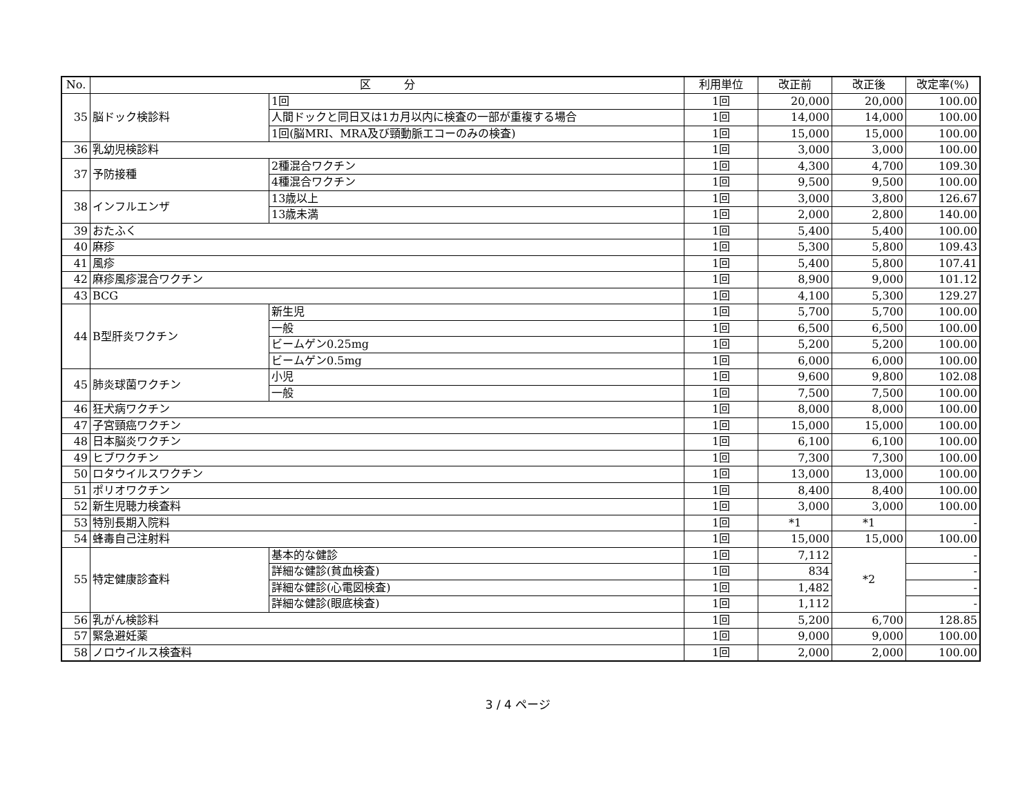| No. | 区 分 | | 利用単位 | 改正前 | 改正後 | 改定率(%) |
| --- | --- | --- | --- | --- | --- | --- |
| 35 | 脳ドック検診料 | 1回 | 1回 | 20,000 | 20,000 | 100.00 |
| | | 人間ドックと同日又は1カ月以内に検査の一部が重複する場合 | 1回 | 14,000 | 14,000 | 100.00 |
| | | 1回(脳MRI、MRA及び頸動脈エコーのみの検査) | 1回 | 15,000 | 15,000 | 100.00 |
| 36 | 乳幼児検診料 | | 1回 | 3,000 | 3,000 | 100.00 |
| 37 | 予防接種 | 2種混合ワクチン | 1回 | 4,300 | 4,700 | 109.30 |
| | | 4種混合ワクチン | 1回 | 9,500 | 9,500 | 100.00 |
| 38 | インフルエンザ | 13歳以上 | 1回 | 3,000 | 3,800 | 126.67 |
| | | 13歳未満 | 1回 | 2,000 | 2,800 | 140.00 |
| 39 | おたふく | | 1回 | 5,400 | 5,400 | 100.00 |
| 40 | 麻疹 | | 1回 | 5,300 | 5,800 | 109.43 |
| 41 | 風疹 | | 1回 | 5,400 | 5,800 | 107.41 |
| 42 | 麻疹風疹混合ワクチン | | 1回 | 8,900 | 9,000 | 101.12 |
| 43 | BCG | | 1回 | 4,100 | 5,300 | 129.27 |
| 44 | B型肝炎ワクチン | 新生児 | 1回 | 5,700 | 5,700 | 100.00 |
| | | 一般 | 1回 | 6,500 | 6,500 | 100.00 |
| | | ビームゲン0.25mg | 1回 | 5,200 | 5,200 | 100.00 |
| | | ビームゲン0.5mg | 1回 | 6,000 | 6,000 | 100.00 |
| 45 | 肺炎球菌ワクチン | 小児 | 1回 | 9,600 | 9,800 | 102.08 |
| | | 一般 | 1回 | 7,500 | 7,500 | 100.00 |
| 46 | 狂犬病ワクチン | | 1回 | 8,000 | 8,000 | 100.00 |
| 47 | 子宮頸癌ワクチン | | 1回 | 15,000 | 15,000 | 100.00 |
| 48 | 日本脳炎ワクチン | | 1回 | 6,100 | 6,100 | 100.00 |
| 49 | ヒブワクチン | | 1回 | 7,300 | 7,300 | 100.00 |
| 50 | ロタウイルスワクチン | | 1回 | 13,000 | 13,000 | 100.00 |
| 51 | ポリオワクチン | | 1回 | 8,400 | 8,400 | 100.00 |
| 52 | 新生児聴力検査料 | | 1回 | 3,000 | 3,000 | 100.00 |
| 53 | 特別長期入院料 | | 1回 | *1 | *1 | - |
| 54 | 蜂毒自己注射料 | | 1回 | 15,000 | 15,000 | 100.00 |
| 55 | 特定健康診査料 | 基本的な健診 | 1回 | 7,112 | *2 | - |
| | | 詳細な健診(貧血検査) | 1回 | 834 | | - |
| | | 詳細な健診(心電図検査) | 1回 | 1,482 | | - |
| | | 詳細な健診(眼底検査) | 1回 | 1,112 | | - |
| 56 | 乳がん検診料 | | 1回 | 5,200 | 6,700 | 128.85 |
| 57 | 緊急避妊薬 | | 1回 | 9,000 | 9,000 | 100.00 |
| 58 | ノロウイルス検査料 | | 1回 | 2,000 | 2,000 | 100.00 |
3 / 4 ページ